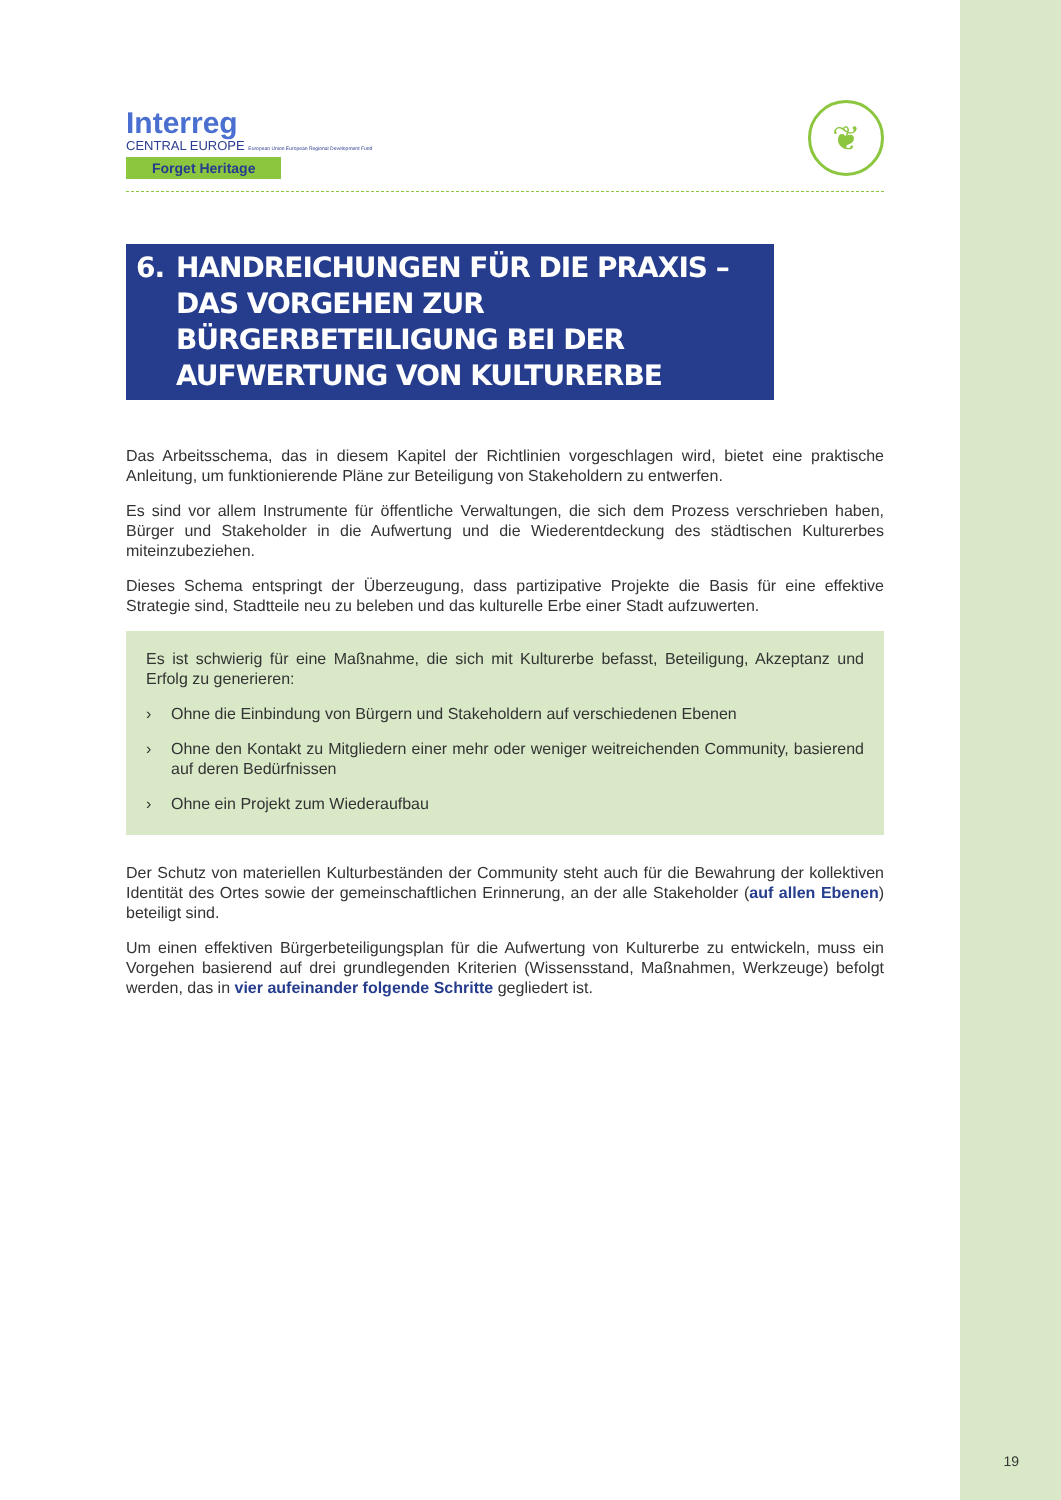Interreg
CENTRAL EUROPE European Union European Regional Development Fund
Forget Heritage
❦
6. HANDREICHUNGEN FÜR DIE PRAXIS – DAS VORGEHEN ZUR BÜRGERBETEILIGUNG BEI DER AUFWERTUNG VON KULTURERBE
Das Arbeitsschema, das in diesem Kapitel der Richtlinien vorgeschlagen wird, bietet eine praktische Anleitung, um funktionierende Pläne zur Beteiligung von Stakeholdern zu entwerfen.
Es sind vor allem Instrumente für öffentliche Verwaltungen, die sich dem Prozess verschrieben haben, Bürger und Stakeholder in die Aufwertung und die Wiederentdeckung des städtischen Kulturerbes miteinzubeziehen.
Dieses Schema entspringt der Überzeugung, dass partizipative Projekte die Basis für eine effektive Strategie sind, Stadtteile neu zu beleben und das kulturelle Erbe einer Stadt aufzuwerten.
Es ist schwierig für eine Maßnahme, die sich mit Kulturerbe befasst, Beteiligung, Akzeptanz und Erfolg zu generieren:
› Ohne die Einbindung von Bürgern und Stakeholdern auf verschiedenen Ebenen
› Ohne den Kontakt zu Mitgliedern einer mehr oder weniger weitreichenden Community, basierend auf deren Bedürfnissen
› Ohne ein Projekt zum Wiederaufbau
Der Schutz von materiellen Kulturbeständen der Community steht auch für die Bewahrung der kollektiven Identität des Ortes sowie der gemeinschaftlichen Erinnerung, an der alle Stakeholder (auf allen Ebenen) beteiligt sind.
Um einen effektiven Bürgerbeteiligungsplan für die Aufwertung von Kulturerbe zu entwickeln, muss ein Vorgehen basierend auf drei grundlegenden Kriterien (Wissensstand, Maßnahmen, Werkzeuge) befolgt werden, das in vier aufeinander folgende Schritte gegliedert ist.
19